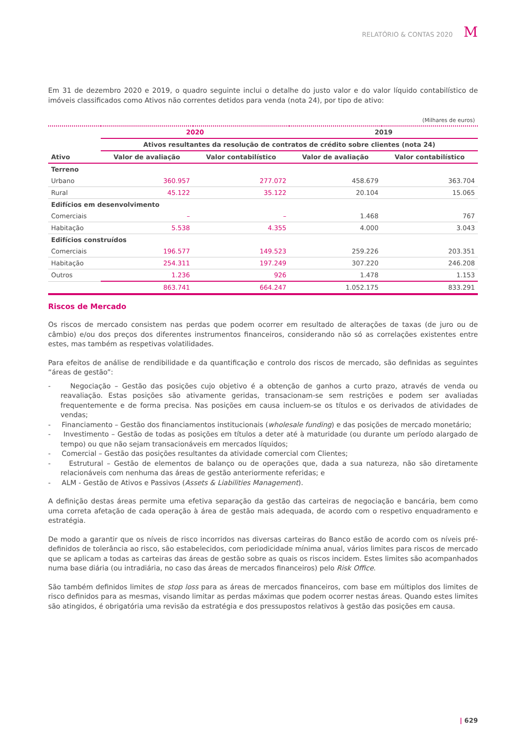RELATÓRIO & CONTAS 2020 M
Em 31 de dezembro 2020 e 2019, o quadro seguinte inclui o detalhe do justo valor e do valor líquido contabilístico de imóveis classificados como Ativos não correntes detidos para venda (nota 24), por tipo de ativo:
| (Milhares de euros) | | | | |
| | 2020 | | 2019 | |
| | Ativos resultantes da resolução de contratos de crédito sobre clientes (nota 24) | | | |
| Ativo | Valor de avaliação | Valor contabilístico | Valor de avaliação | Valor contabilístico |
| Terreno | | | | |
| Urbano | 360.957 | 277.072 | 458.679 | 363.704 |
| Rural | 45.122 | 35.122 | 20.104 | 15.065 |
| Edifícios em desenvolvimento | | | | |
| Comerciais | – | – | 1.468 | 767 |
| Habitação | 5.538 | 4.355 | 4.000 | 3.043 |
| Edifícios construídos | | | | |
| Comerciais | 196.577 | 149.523 | 259.226 | 203.351 |
| Habitação | 254.311 | 197.249 | 307.220 | 246.208 |
| Outros | 1.236 | 926 | 1.478 | 1.153 |
| | 863.741 | 664.247 | 1.052.175 | 833.291 |
Riscos de Mercado
Os riscos de mercado consistem nas perdas que podem ocorrer em resultado de alterações de taxas (de juro ou de câmbio) e/ou dos preços dos diferentes instrumentos financeiros, considerando não só as correlações existentes entre estes, mas também as respetivas volatilidades.
Para efeitos de análise de rendibilidade e da quantificação e controlo dos riscos de mercado, são definidas as seguintes “áreas de gestão”:
- Negociação – Gestão das posições cujo objetivo é a obtenção de ganhos a curto prazo, através de venda ou reavaliação. Estas posições são ativamente geridas, transacionam-se sem restrições e podem ser avaliadas frequentemente e de forma precisa. Nas posições em causa incluem-se os títulos e os derivados de atividades de vendas;
- Financiamento – Gestão dos financiamentos institucionais (wholesale funding) e das posições de mercado monetário;
- Investimento – Gestão de todas as posições em títulos a deter até à maturidade (ou durante um período alargado de tempo) ou que não sejam transacionáveis em mercados líquidos;
- Comercial – Gestão das posições resultantes da atividade comercial com Clientes;
- Estrutural – Gestão de elementos de balanço ou de operações que, dada a sua natureza, não são diretamente relacionáveis com nenhuma das áreas de gestão anteriormente referidas; e
- ALM - Gestão de Ativos e Passivos (Assets & Liabilities Management).
A definição destas áreas permite uma efetiva separação da gestão das carteiras de negociação e bancária, bem como uma correta afetação de cada operação à área de gestão mais adequada, de acordo com o respetivo enquadramento e estratégia.
De modo a garantir que os níveis de risco incorridos nas diversas carteiras do Banco estão de acordo com os níveis pré-definidos de tolerância ao risco, são estabelecidos, com periodicidade mínima anual, vários limites para riscos de mercado que se aplicam a todas as carteiras das áreas de gestão sobre as quais os riscos incidem. Estes limites são acompanhados numa base diária (ou intradiária, no caso das áreas de mercados financeiros) pelo Risk Office.
São também definidos limites de stop loss para as áreas de mercados financeiros, com base em múltiplos dos limites de risco definidos para as mesmas, visando limitar as perdas máximas que podem ocorrer nestas áreas. Quando estes limites são atingidos, é obrigatória uma revisão da estratégia e dos pressupostos relativos à gestão das posições em causa.
| 629